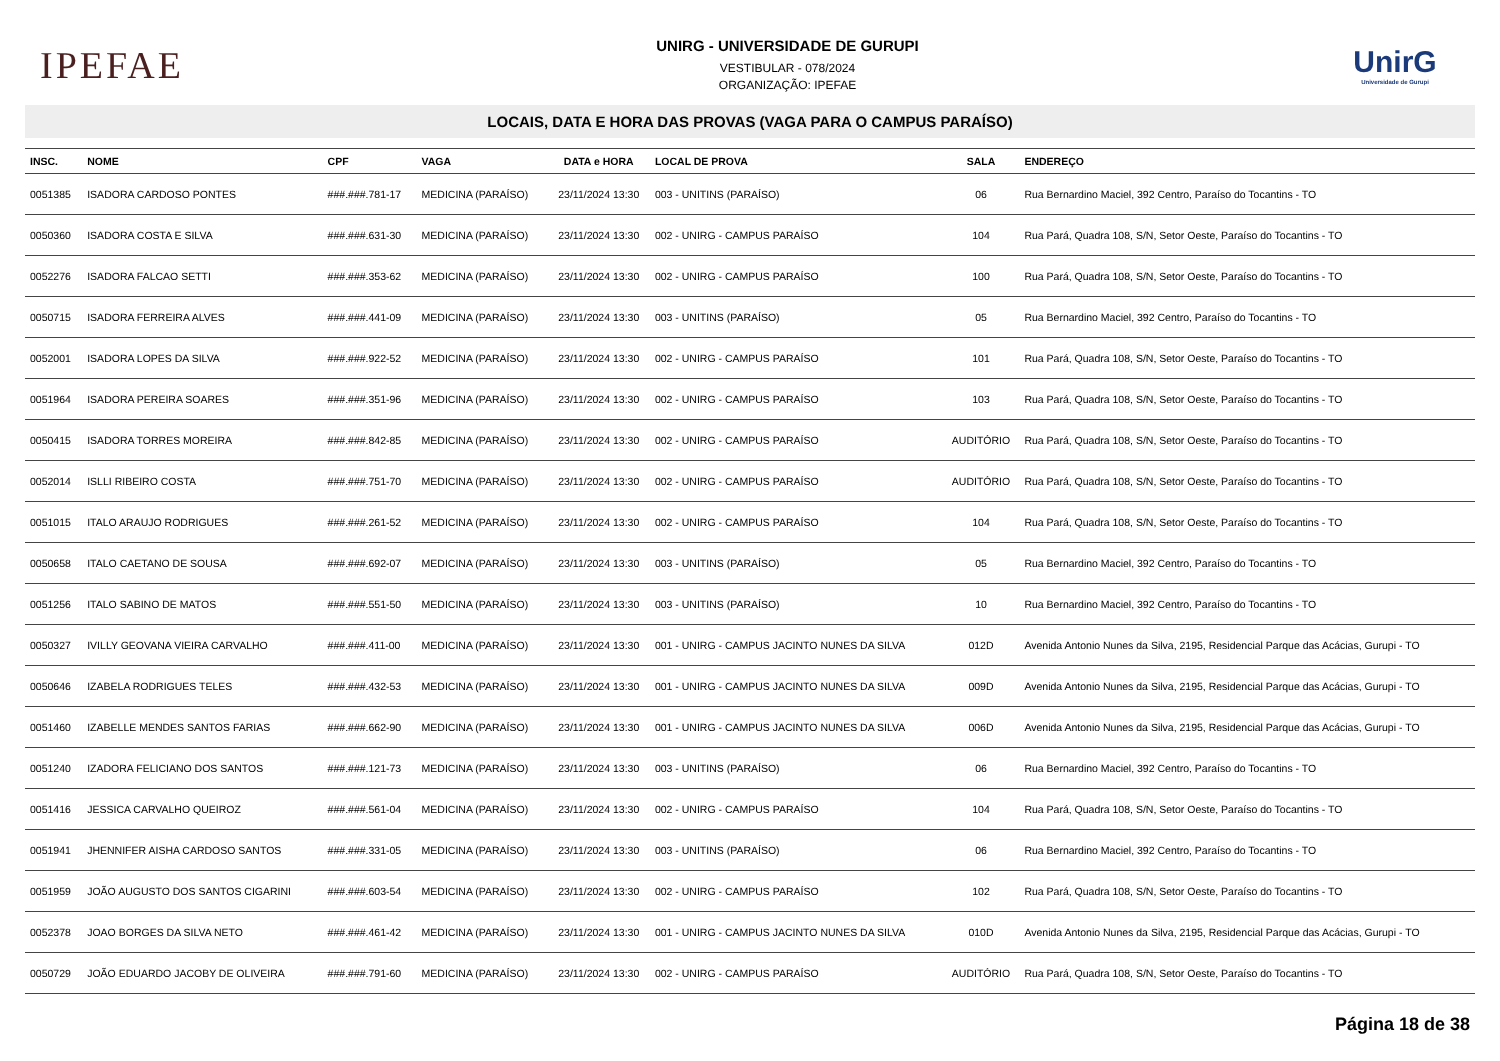IPEFAE
UNIRG - UNIVERSIDADE DE GURUPI
VESTIBULAR - 078/2024
ORGANIZAÇÃO: IPEFAE
UnirG
Universidade de Gurupi
LOCAIS, DATA E HORA DAS PROVAS (VAGA PARA O CAMPUS PARAÍSO)
| INSC. | NOME | CPF | VAGA | DATA e HORA | LOCAL DE PROVA | SALA | ENDEREÇO |
| --- | --- | --- | --- | --- | --- | --- | --- |
| 0051385 | ISADORA CARDOSO PONTES | ###.###.781-17 | MEDICINA (PARAÍSO) | 23/11/2024 13:30 | 003 - UNITINS (PARAÍSO) | 06 | Rua Bernardino Maciel, 392 Centro, Paraíso do Tocantins - TO |
| 0050360 | ISADORA COSTA E SILVA | ###.###.631-30 | MEDICINA (PARAÍSO) | 23/11/2024 13:30 | 002 - UNIRG - CAMPUS PARAÍSO | 104 | Rua Pará, Quadra 108, S/N, Setor Oeste, Paraíso do Tocantins - TO |
| 0052276 | ISADORA FALCAO SETTI | ###.###.353-62 | MEDICINA (PARAÍSO) | 23/11/2024 13:30 | 002 - UNIRG - CAMPUS PARAÍSO | 100 | Rua Pará, Quadra 108, S/N, Setor Oeste, Paraíso do Tocantins - TO |
| 0050715 | ISADORA FERREIRA ALVES | ###.###.441-09 | MEDICINA (PARAÍSO) | 23/11/2024 13:30 | 003 - UNITINS (PARAÍSO) | 05 | Rua Bernardino Maciel, 392 Centro, Paraíso do Tocantins - TO |
| 0052001 | ISADORA LOPES DA SILVA | ###.###.922-52 | MEDICINA (PARAÍSO) | 23/11/2024 13:30 | 002 - UNIRG - CAMPUS PARAÍSO | 101 | Rua Pará, Quadra 108, S/N, Setor Oeste, Paraíso do Tocantins - TO |
| 0051964 | ISADORA PEREIRA SOARES | ###.###.351-96 | MEDICINA (PARAÍSO) | 23/11/2024 13:30 | 002 - UNIRG - CAMPUS PARAÍSO | 103 | Rua Pará, Quadra 108, S/N, Setor Oeste, Paraíso do Tocantins - TO |
| 0050415 | ISADORA TORRES MOREIRA | ###.###.842-85 | MEDICINA (PARAÍSO) | 23/11/2024 13:30 | 002 - UNIRG - CAMPUS PARAÍSO | AUDITÓRIO | Rua Pará, Quadra 108, S/N, Setor Oeste, Paraíso do Tocantins - TO |
| 0052014 | ISLLI RIBEIRO COSTA | ###.###.751-70 | MEDICINA (PARAÍSO) | 23/11/2024 13:30 | 002 - UNIRG - CAMPUS PARAÍSO | AUDITÓRIO | Rua Pará, Quadra 108, S/N, Setor Oeste, Paraíso do Tocantins - TO |
| 0051015 | ITALO ARAUJO RODRIGUES | ###.###.261-52 | MEDICINA (PARAÍSO) | 23/11/2024 13:30 | 002 - UNIRG - CAMPUS PARAÍSO | 104 | Rua Pará, Quadra 108, S/N, Setor Oeste, Paraíso do Tocantins - TO |
| 0050658 | ITALO CAETANO DE SOUSA | ###.###.692-07 | MEDICINA (PARAÍSO) | 23/11/2024 13:30 | 003 - UNITINS (PARAÍSO) | 05 | Rua Bernardino Maciel, 392 Centro, Paraíso do Tocantins - TO |
| 0051256 | ITALO SABINO DE MATOS | ###.###.551-50 | MEDICINA (PARAÍSO) | 23/11/2024 13:30 | 003 - UNITINS (PARAÍSO) | 10 | Rua Bernardino Maciel, 392 Centro, Paraíso do Tocantins - TO |
| 0050327 | IVILLY GEOVANA VIEIRA CARVALHO | ###.###.411-00 | MEDICINA (PARAÍSO) | 23/11/2024 13:30 | 001 - UNIRG - CAMPUS JACINTO NUNES DA SILVA | 012D | Avenida Antonio Nunes da Silva, 2195, Residencial Parque das Acácias, Gurupi - TO |
| 0050646 | IZABELA RODRIGUES TELES | ###.###.432-53 | MEDICINA (PARAÍSO) | 23/11/2024 13:30 | 001 - UNIRG - CAMPUS JACINTO NUNES DA SILVA | 009D | Avenida Antonio Nunes da Silva, 2195, Residencial Parque das Acácias, Gurupi - TO |
| 0051460 | IZABELLE MENDES SANTOS FARIAS | ###.###.662-90 | MEDICINA (PARAÍSO) | 23/11/2024 13:30 | 001 - UNIRG - CAMPUS JACINTO NUNES DA SILVA | 006D | Avenida Antonio Nunes da Silva, 2195, Residencial Parque das Acácias, Gurupi - TO |
| 0051240 | IZADORA FELICIANO DOS SANTOS | ###.###.121-73 | MEDICINA (PARAÍSO) | 23/11/2024 13:30 | 003 - UNITINS (PARAÍSO) | 06 | Rua Bernardino Maciel, 392 Centro, Paraíso do Tocantins - TO |
| 0051416 | JESSICA CARVALHO QUEIROZ | ###.###.561-04 | MEDICINA (PARAÍSO) | 23/11/2024 13:30 | 002 - UNIRG - CAMPUS PARAÍSO | 104 | Rua Pará, Quadra 108, S/N, Setor Oeste, Paraíso do Tocantins - TO |
| 0051941 | JHENNIFER AISHA CARDOSO SANTOS | ###.###.331-05 | MEDICINA (PARAÍSO) | 23/11/2024 13:30 | 003 - UNITINS (PARAÍSO) | 06 | Rua Bernardino Maciel, 392 Centro, Paraíso do Tocantins - TO |
| 0051959 | JOÃO AUGUSTO DOS SANTOS CIGARINI | ###.###.603-54 | MEDICINA (PARAÍSO) | 23/11/2024 13:30 | 002 - UNIRG - CAMPUS PARAÍSO | 102 | Rua Pará, Quadra 108, S/N, Setor Oeste, Paraíso do Tocantins - TO |
| 0052378 | JOAO BORGES DA SILVA NETO | ###.###.461-42 | MEDICINA (PARAÍSO) | 23/11/2024 13:30 | 001 - UNIRG - CAMPUS JACINTO NUNES DA SILVA | 010D | Avenida Antonio Nunes da Silva, 2195, Residencial Parque das Acácias, Gurupi - TO |
| 0050729 | JOÃO EDUARDO JACOBY DE OLIVEIRA | ###.###.791-60 | MEDICINA (PARAÍSO) | 23/11/2024 13:30 | 002 - UNIRG - CAMPUS PARAÍSO | AUDITÓRIO | Rua Pará, Quadra 108, S/N, Setor Oeste, Paraíso do Tocantins - TO |
Página 18 de 38